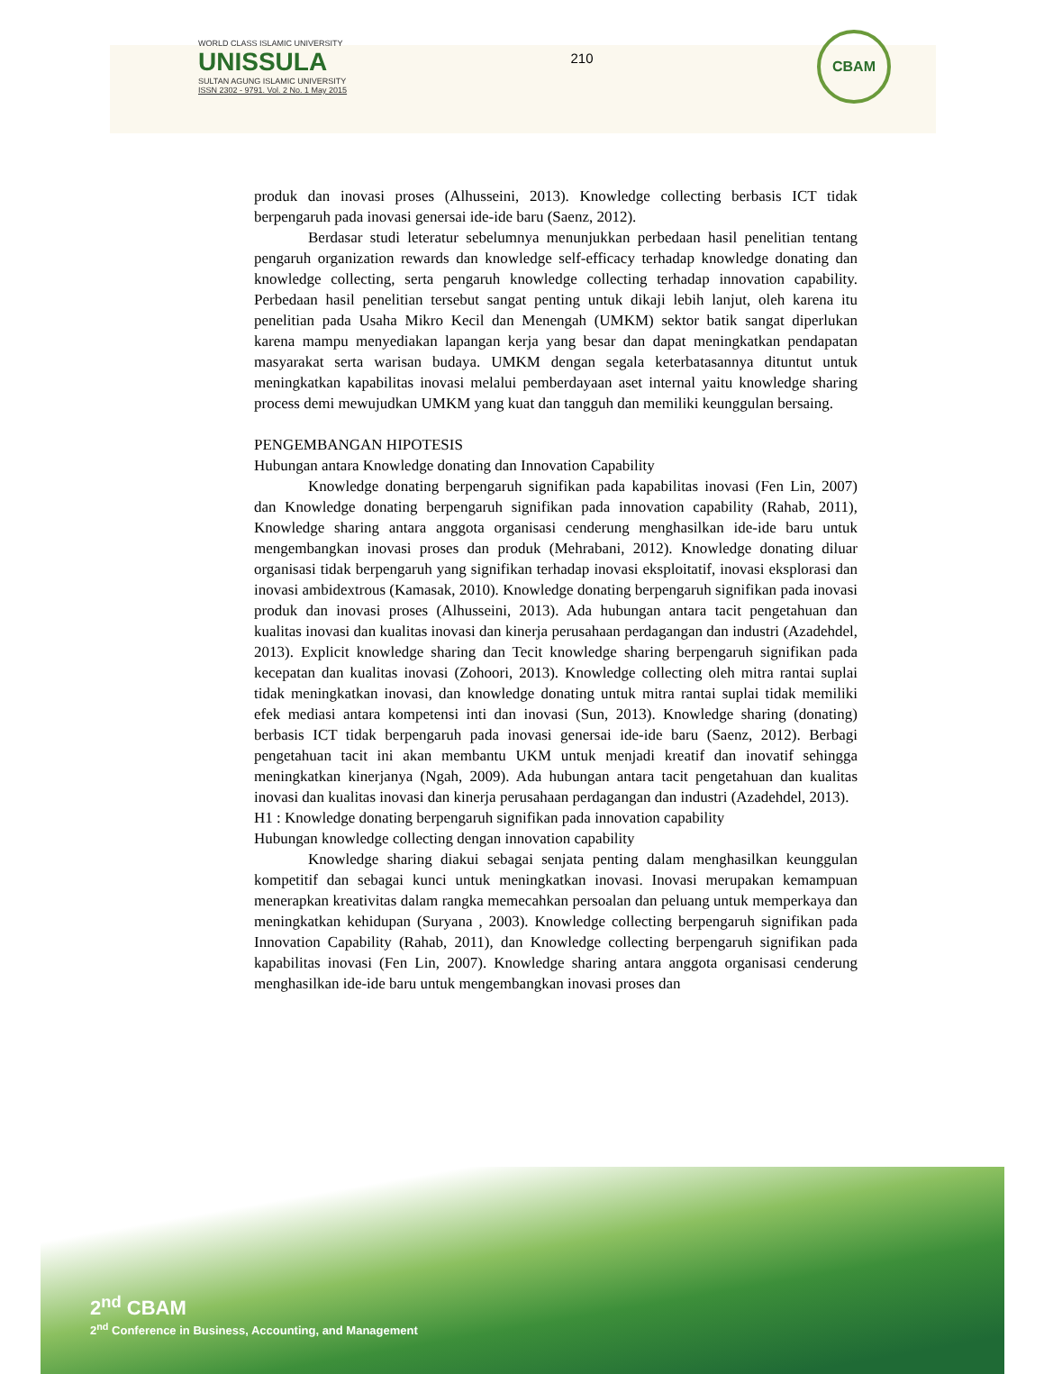WORLD CLASS ISLAMIC UNIVERSITY
UNISSULA
SULTAN AGUNG ISLAMIC UNIVERSITY
ISSN 2302 - 9791. Vol. 2 No. 1 May 2015
210
CBAM
produk dan inovasi proses (Alhusseini, 2013). Knowledge collecting berbasis ICT tidak berpengaruh pada inovasi genersai ide-ide baru (Saenz, 2012).
Berdasar studi leteratur sebelumnya menunjukkan perbedaan hasil penelitian tentang pengaruh organization rewards dan knowledge self-efficacy terhadap knowledge donating dan knowledge collecting, serta pengaruh knowledge collecting terhadap innovation capability. Perbedaan hasil penelitian tersebut sangat penting untuk dikaji lebih lanjut, oleh karena itu penelitian pada Usaha Mikro Kecil dan Menengah (UMKM) sektor batik sangat diperlukan karena mampu menyediakan lapangan kerja yang besar dan dapat meningkatkan pendapatan masyarakat serta warisan budaya. UMKM dengan segala keterbatasannya dituntut untuk meningkatkan kapabilitas inovasi melalui pemberdayaan aset internal yaitu knowledge sharing process demi mewujudkan UMKM yang kuat dan tangguh dan memiliki keunggulan bersaing.
PENGEMBANGAN HIPOTESIS
Hubungan antara Knowledge donating dan Innovation Capability
Knowledge donating berpengaruh signifikan pada kapabilitas inovasi (Fen Lin, 2007) dan Knowledge donating berpengaruh signifikan pada innovation capability (Rahab, 2011), Knowledge sharing antara anggota organisasi cenderung menghasilkan ide-ide baru untuk mengembangkan inovasi proses dan produk (Mehrabani, 2012). Knowledge donating diluar organisasi tidak berpengaruh yang signifikan terhadap inovasi eksploitatif, inovasi eksplorasi dan inovasi ambidextrous (Kamasak, 2010). Knowledge donating berpengaruh signifikan pada inovasi produk dan inovasi proses (Alhusseini, 2013). Ada hubungan antara tacit pengetahuan dan kualitas inovasi dan kualitas inovasi dan kinerja perusahaan perdagangan dan industri (Azadehdel, 2013). Explicit knowledge sharing dan Tecit knowledge sharing berpengaruh signifikan pada kecepatan dan kualitas inovasi (Zohoori, 2013). Knowledge collecting oleh mitra rantai suplai tidak meningkatkan inovasi, dan knowledge donating untuk mitra rantai suplai tidak memiliki efek mediasi antara kompetensi inti dan inovasi (Sun, 2013). Knowledge sharing (donating) berbasis ICT tidak berpengaruh pada inovasi genersai ide-ide baru (Saenz, 2012). Berbagi pengetahuan tacit ini akan membantu UKM untuk menjadi kreatif dan inovatif sehingga meningkatkan kinerjanya (Ngah, 2009). Ada hubungan antara tacit pengetahuan dan kualitas inovasi dan kualitas inovasi dan kinerja perusahaan perdagangan dan industri (Azadehdel, 2013).
H1 : Knowledge donating berpengaruh signifikan pada innovation capability
Hubungan knowledge collecting dengan innovation capability
Knowledge sharing diakui sebagai senjata penting dalam menghasilkan keunggulan kompetitif dan sebagai kunci untuk meningkatkan inovasi. Inovasi merupakan kemampuan menerapkan kreativitas dalam rangka memecahkan persoalan dan peluang untuk memperkaya dan meningkatkan kehidupan (Suryana , 2003). Knowledge collecting berpengaruh signifikan pada Innovation Capability (Rahab, 2011), dan Knowledge collecting berpengaruh signifikan pada kapabilitas inovasi (Fen Lin, 2007). Knowledge sharing antara anggota organisasi cenderung menghasilkan ide-ide baru untuk mengembangkan inovasi proses dan
2<sup>nd</sup> CBAM
2<sup>nd</sup> Conference in Business, Accounting, and Management